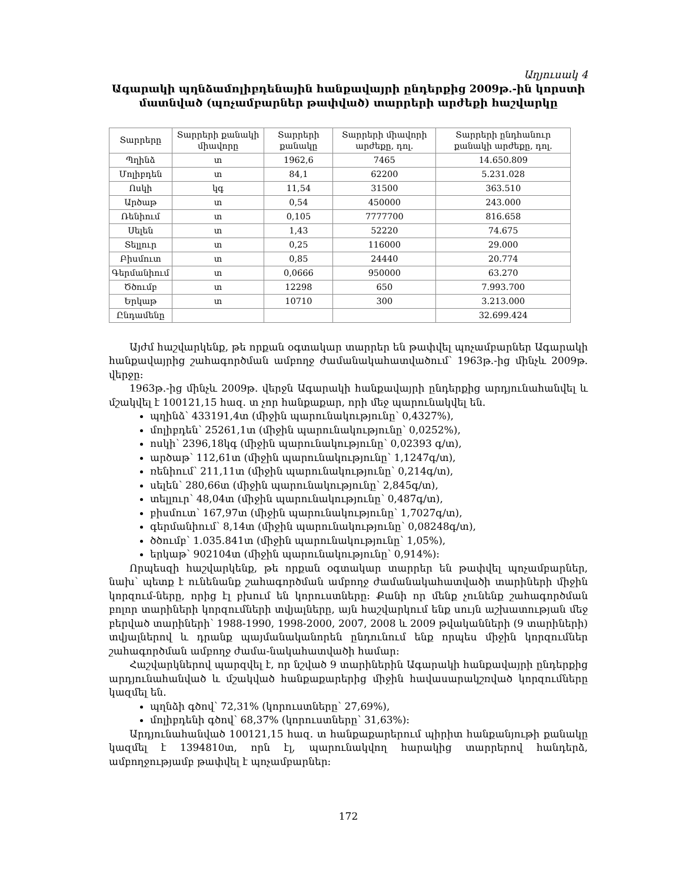Աղյուսակ 4
Ագարակի պղնձամոլիբդենային հանքավայրի ընդերքից 2009թ.-ին կորստի մատնված (պոչամբարներ թափված) տարրերի արժեքի հաշվարկը
| Տարրերը | Տարրերի քանակի միավորը | Տարրերի քանակը | Տարրերի միավորի արժեքը, դոլ. | Տարրերի ընդհանուր քանակի արժեքը, դոլ. |
| --- | --- | --- | --- | --- |
| Պղինձ | տ | 1962,6 | 7465 | 14.650.809 |
| Մոլիբդեն | տ | 84,1 | 62200 | 5.231.028 |
| Ոսկի | կգ | 11,54 | 31500 | 363.510 |
| Արծաթ | տ | 0,54 | 450000 | 243.000 |
| Ռենիում | տ | 0,105 | 7777700 | 816.658 |
| Սելեն | տ | 1,43 | 52220 | 74.675 |
| Տելլուր | տ | 0,25 | 116000 | 29.000 |
| Բիսմուտ | տ | 0,85 | 24440 | 20.774 |
| Գերմանիում | տ | 0,0666 | 950000 | 63.270 |
| Ծծումբ | տ | 12298 | 650 | 7.993.700 |
| Երկաթ | տ | 10710 | 300 | 3.213.000 |
| Ընդամենը | | | | 32.699.424 |
Այժմ հաշվարկենք, թե որքան օգտակար տարրեր են թափվել պոչամբարներ Ագարակի հանքավայրից շահագործման ամբողջ ժամանակահատվածում՝ 1963թ.-ից մինչև 2009թ. վերջը:
1963թ.-ից մինչև 2009թ. վերջն Ագարակի հանքավայրի ընդերքից արդյունահանվել և մշակվել է 100121,15 հազ. տ չոր հանքաքար, որի մեջ պարունակվել են.
պղինձ՝ 433191,4տ (միջին պարունակությունը՝ 0,4327%),
մոլիբդեն՝ 25261,1տ (միջին պարունակությունը՝ 0,0252%),
ոսկի՝ 2396,18կգ (միջին պարունակությունը՝ 0,02393 գ/տ),
արծաթ՝ 112,61տ (միջին պարունակությունը՝ 1,1247գ/տ),
ռենիում՝ 211,11տ (միջին պարունակությունը՝ 0,214գ/տ),
սելեն՝ 280,66տ (միջին պարունակությունը՝ 2,845գ/տ),
տելլուր՝ 48,04տ (միջին պարունակությունը՝ 0,487գ/տ),
բիսմուտ՝ 167,97տ (միջին պարունակությունը՝ 1,7027գ/տ),
գերմանիում՝ 8,14տ (միջին պարունակությունը՝ 0,08248գ/տ),
ծծումբ՝ 1.035.841տ (միջին պարունակությունը՝ 1,05%),
երկաթ՝ 902104տ (միջին պարունակությունը՝ 0,914%):
Որպեսզի հաշվարկենք, թե որքան օգտակար տարրեր են թափվել պոչամբարներ, նախ՝ պետք է ունենանք շահագործման ամբողջ ժամանակահատվածի տարիների միջին կորզում-ները, որից էլ բխում են կորուստները: Քանի որ մենք չունենք շահագործման բոլոր տարիների կորզումների տվյալները, այն հաշվարկում ենք սույն աշխատության մեջ բերված տարիների՝ 1988-1990, 1998-2000, 2007, 2008 և 2009 թվականների (9 տարիների) տվյալներով և դրանք պայմանականորեն ընդունում ենք որպես միջին կորզումներ շահագործման ամբողջ ժամա-նակահատվածի համար:
Հաշվարկներով պարզվել է, որ նշված 9 տարիներին Ագարակի հանքավայրի ընդերքից արդյունահանված և մշակված հանքաքարերից միջին հավասարակշռված կորզումները կազմել են.
պղնձի գծով՝ 72,31% (կորուստները՝ 27,69%),
մոլիբդենի գծով՝ 68,37% (կորուստները՝ 31,63%):
Արդյունահանված 100121,15 հազ. տ հանքաքարերում պիրիտ հանքանյութի քանակը կազմել է 1394810տ, որն էլ, պարունակվող հարակից տարրերով հանդերձ, ամբողջությամբ թափվել է պոչամբարներ:
172